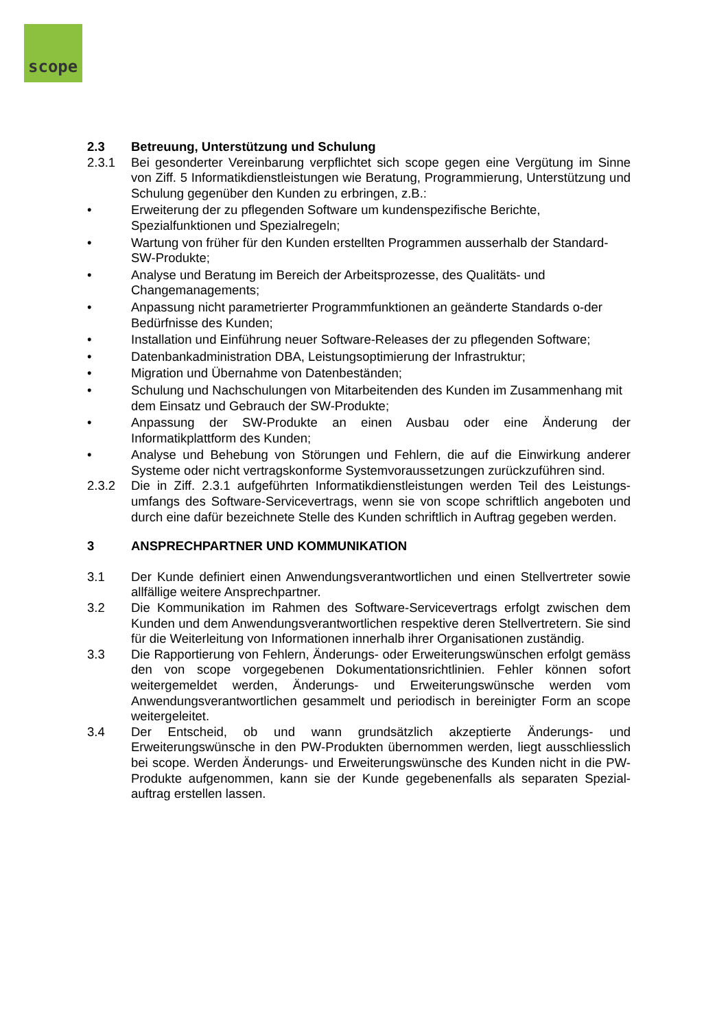scope
2.3 Betreuung, Unterstützung und Schulung
2.3.1 Bei gesonderter Vereinbarung verpflichtet sich scope gegen eine Vergütung im Sinne von Ziff. 5 Informatikdienstleistungen wie Beratung, Programmierung, Unterstützung und Schulung gegenüber den Kunden zu erbringen, z.B.:
• Erweiterung der zu pflegenden Software um kundenspezifische Berichte, Spezialfunktionen und Spezialregeln;
• Wartung von früher für den Kunden erstellten Programmen ausserhalb der Standard-SW-Produkte;
• Analyse und Beratung im Bereich der Arbeitsprozesse, des Qualitäts- und Changemanagements;
• Anpassung nicht parametrierter Programmfunktionen an geänderte Standards o-der Bedürfnisse des Kunden;
• Installation und Einführung neuer Software-Releases der zu pflegenden Software;
• Datenbankadministration DBA, Leistungsoptimierung der Infrastruktur;
• Migration und Übernahme von Datenbeständen;
• Schulung und Nachschulungen von Mitarbeitenden des Kunden im Zusammenhang mit dem Einsatz und Gebrauch der SW-Produkte;
• Anpassung der SW-Produkte an einen Ausbau oder eine Änderung der Informatikplattform des Kunden;
• Analyse und Behebung von Störungen und Fehlern, die auf die Einwirkung anderer Systeme oder nicht vertragskonforme Systemvoraussetzungen zurückzuführen sind.
2.3.2 Die in Ziff. 2.3.1 aufgeführten Informatikdienstleistungen werden Teil des Leistungs-umfangs des Software-Servicevertrags, wenn sie von scope schriftlich angeboten und durch eine dafür bezeichnete Stelle des Kunden schriftlich in Auftrag gegeben werden.
3 ANSPRECHPARTNER UND KOMMUNIKATION
3.1 Der Kunde definiert einen Anwendungsverantwortlichen und einen Stellvertreter sowie allfällige weitere Ansprechpartner.
3.2 Die Kommunikation im Rahmen des Software-Servicevertrags erfolgt zwischen dem Kunden und dem Anwendungsverantwortlichen respektive deren Stellvertretern. Sie sind für die Weiterleitung von Informationen innerhalb ihrer Organisationen zuständig.
3.3 Die Rapportierung von Fehlern, Änderungs- oder Erweiterungswünschen erfolgt gemäss den von scope vorgegebenen Dokumentationsrichtlinien. Fehler können sofort weitergemeldet werden, Änderungs- und Erweiterungswünsche werden vom Anwendungsverantwortlichen gesammelt und periodisch in bereinigter Form an scope weitergeleitet.
3.4 Der Entscheid, ob und wann grundsätzlich akzeptierte Änderungs- und Erweiterungswünsche in den PW-Produkten übernommen werden, liegt ausschliesslich bei scope. Werden Änderungs- und Erweiterungswünsche des Kunden nicht in die PW-Produkte aufgenommen, kann sie der Kunde gegebenenfalls als separaten Spezial-auftrag erstellen lassen.